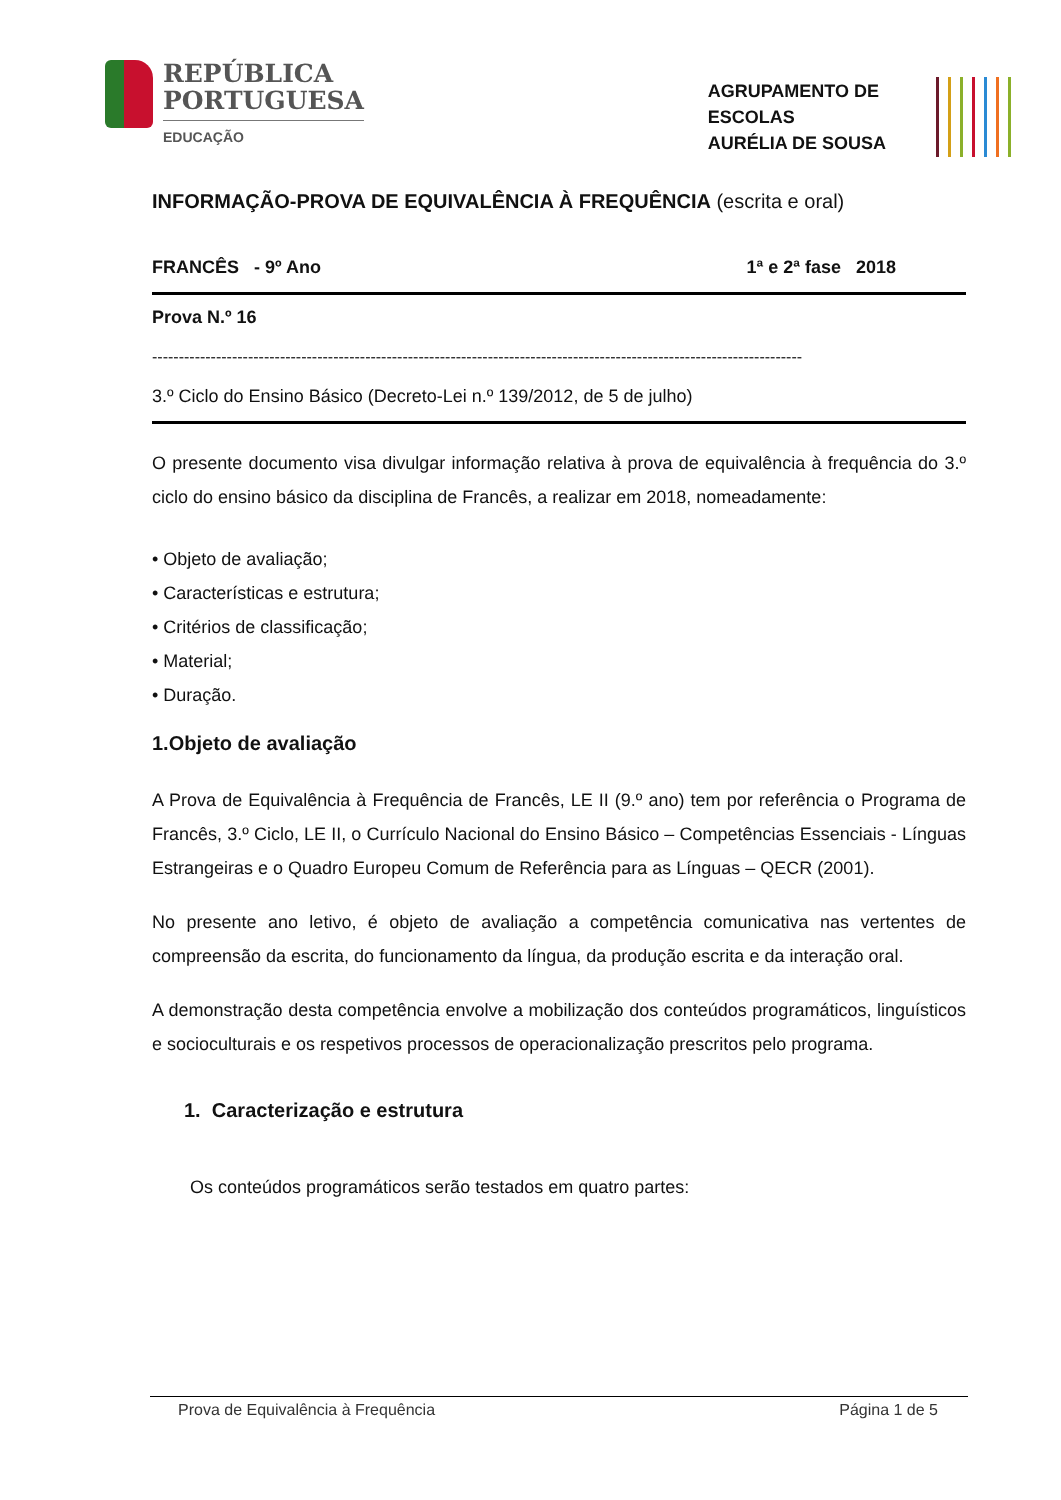REPÚBLICA
PORTUGUESA
EDUCAÇÃO
AGRUPAMENTO DE
ESCOLAS
AURÉLIA DE SOUSA
INFORMAÇÃO-PROVA DE EQUIVALÊNCIA À FREQUÊNCIA (escrita e oral)
FRANCÊS - 9º Ano 1ª e 2ª fase 2018
Prova N.º 16
--------------------------------------------------------------------------------------------------------------------------
3.º Ciclo do Ensino Básico (Decreto-Lei n.º 139/2012, de 5 de julho)
O presente documento visa divulgar informação relativa à prova de equivalência à frequência do 3.º ciclo do ensino básico da disciplina de Francês, a realizar em 2018, nomeadamente:
• Objeto de avaliação;
• Características e estrutura;
• Critérios de classificação;
• Material;
• Duração.
1.Objeto de avaliação
A Prova de Equivalência à Frequência de Francês, LE II (9.º ano) tem por referência o Programa de Francês, 3.º Ciclo, LE II, o Currículo Nacional do Ensino Básico – Competências Essenciais - Línguas Estrangeiras e o Quadro Europeu Comum de Referência para as Línguas – QECR (2001).
No presente ano letivo, é objeto de avaliação a competência comunicativa nas vertentes de compreensão da escrita, do funcionamento da língua, da produção escrita e da interação oral.
A demonstração desta competência envolve a mobilização dos conteúdos programáticos, linguísticos e socioculturais e os respetivos processos de operacionalização prescritos pelo programa.
1. Caracterização e estrutura
Os conteúdos programáticos serão testados em quatro partes:
Prova de Equivalência à Frequência Página 1 de 5